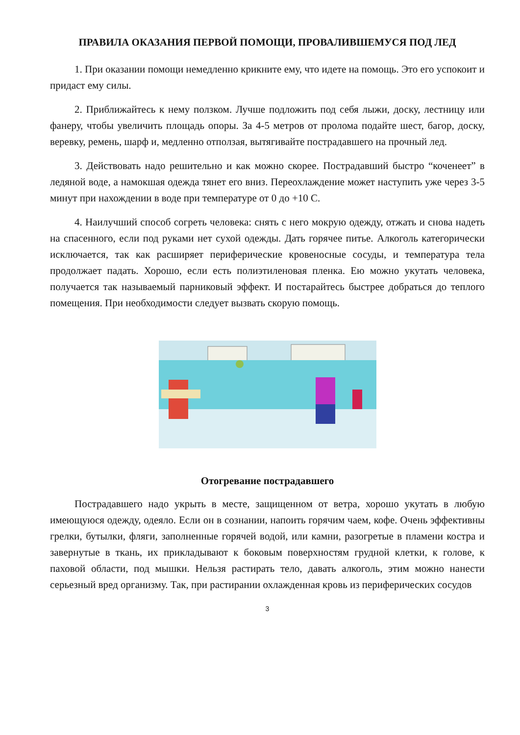ПРАВИЛА ОКАЗАНИЯ ПЕРВОЙ ПОМОЩИ, ПРОВАЛИВШЕМУСЯ ПОД ЛЕД
1. При оказании помощи немедленно крикните ему, что идете на помощь. Это его успокоит и придаст ему силы.
2. Приближайтесь к нему ползком. Лучше подложить под себя лыжи, доску, лестницу или фанеру, чтобы увеличить площадь опоры. За 4-5 метров от пролома подайте шест, багор, доску, веревку, ремень, шарф и, медленно отползая, вытягивайте пострадавшего на прочный лед.
3. Действовать надо решительно и как можно скорее. Пострадавший быстро “коченеет” в ледяной воде, а намокшая одежда тянет его вниз. Переохлаждение может наступить уже через 3-5 минут при нахождении в воде при температуре от 0 до +10 С.
4. Наилучший способ согреть человека: снять с него мокрую одежду, отжать и снова надеть на спасенного, если под руками нет сухой одежды. Дать горячее питье. Алкоголь категорически исключается, так как расширяет периферические кровеносные сосуды, и температура тела продолжает падать. Хорошо, если есть полиэтиленовая пленка. Ею можно укутать человека, получается так называемый парниковый эффект. И постарайтесь быстрее добраться до теплого помещения. При необходимости следует вызвать скорую помощь.
Отогревание пострадавшего
Пострадавшего надо укрыть в месте, защищенном от ветра, хорошо укутать в любую имеющуюся одежду, одеяло. Если он в сознании, напоить горячим чаем, кофе. Очень эффективны грелки, бутылки, фляги, заполненные горячей водой, или камни, разогретые в пламени костра и завернутые в ткань, их прикладывают к боковым поверхностям грудной клетки, к голове, к паховой области, под мышки. Нельзя растирать тело, давать алкоголь, этим можно нанести серьезный вред организму. Так, при растирании охлажденная кровь из периферических сосудов
3